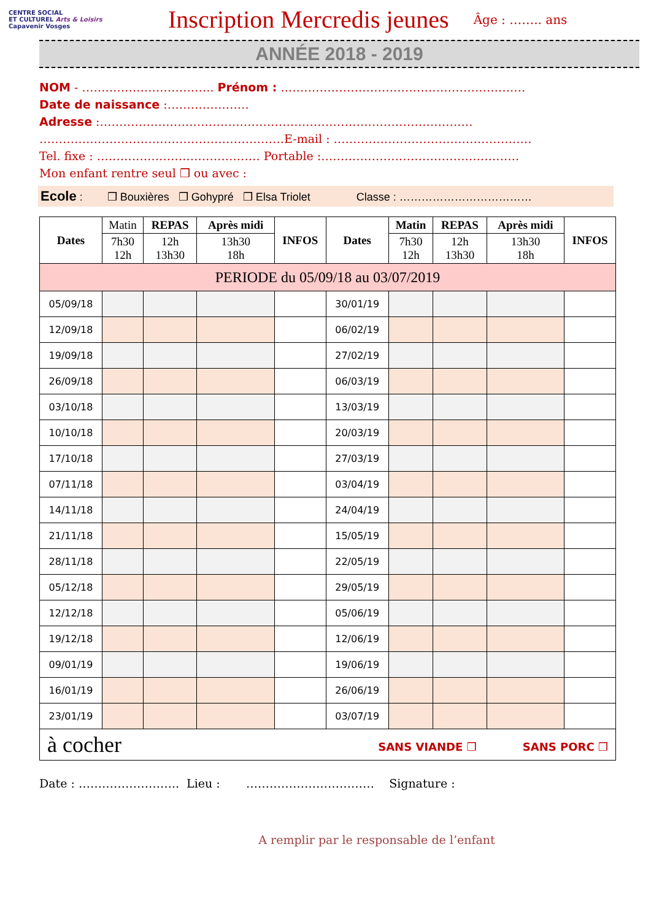CENTRE SOCIAL
ET CULTUREL Arts & Loisirs
Capavenir Vosges
Inscription Mercredis jeunes
Âge : …….. ans
ANNÉE 2018 - 2019
NOM - ……………………………. Prénom : ………………………………………………………
Date de naissance :…………………
Adresse :……………………………………………………………………………………
………………………………………………………E-mail : ……………………………………………
Tel. fixe : …………………………………… Portable :……………………………………………
Mon enfant rentre seul ❒ ou avec :
Ecole : ❒ Bouxières ❒ Gohypré ❒ Elsa Triolet Classe : ………………………………
| Dates | Matin | REPAS | Après midi | INFOS | Dates | Matin | REPAS | Après midi | INFOS |
| --- | --- | --- | --- | --- | --- | --- | --- | --- | --- |
| | 7h30 12h | 12h 13h30 | 13h30 18h | | | 7h30 12h | 12h 13h30 | 13h30 18h | |
| PERIODE du 05/09/18 au 03/07/2019 | | | | | | | | | |
| 05/09/18 | | | | | 30/01/19 | | | | |
| 12/09/18 | | | | | 06/02/19 | | | | |
| 19/09/18 | | | | | 27/02/19 | | | | |
| 26/09/18 | | | | | 06/03/19 | | | | |
| 03/10/18 | | | | | 13/03/19 | | | | |
| 10/10/18 | | | | | 20/03/19 | | | | |
| 17/10/18 | | | | | 27/03/19 | | | | |
| 07/11/18 | | | | | 03/04/19 | | | | |
| 14/11/18 | | | | | 24/04/19 | | | | |
| 21/11/18 | | | | | 15/05/19 | | | | |
| 28/11/18 | | | | | 22/05/19 | | | | |
| 05/12/18 | | | | | 29/05/19 | | | | |
| 12/12/18 | | | | | 05/06/19 | | | | |
| 19/12/18 | | | | | 12/06/19 | | | | |
| 09/01/19 | | | | | 19/06/19 | | | | |
| 16/01/19 | | | | | 26/06/19 | | | | |
| 23/01/19 | | | | | 03/07/19 | | | | |
| à cocher SANS VIANDE ❒ SANS PORC ❒ | | | | | | | | | |
Date : …………………….. Lieu : …………………………… Signature :
A remplir par le responsable de l’enfant